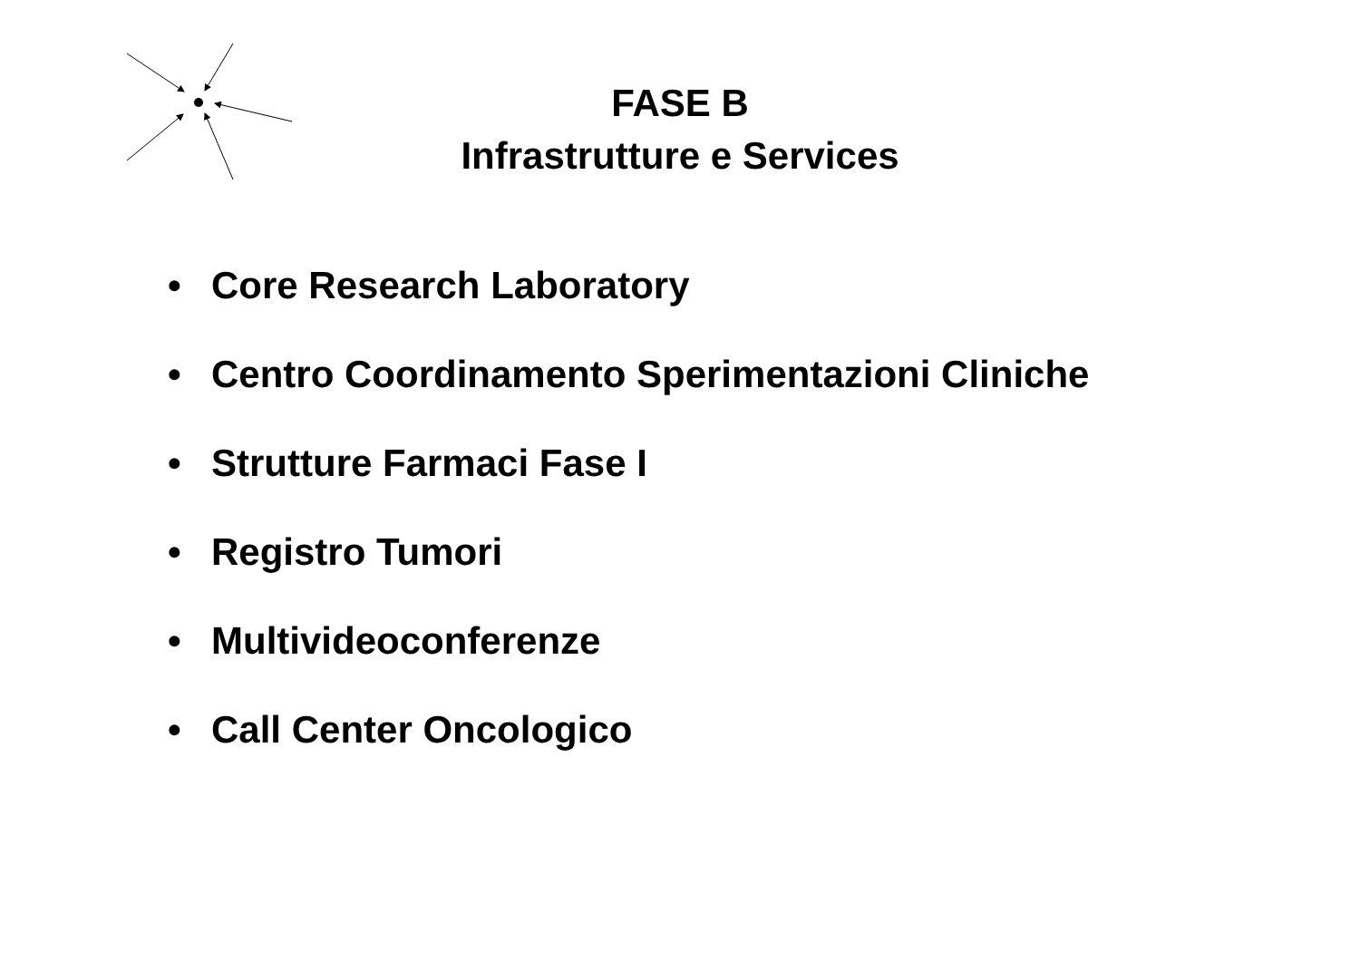FASE B
Infrastrutture e Services
• Core Research Laboratory
• Centro Coordinamento Sperimentazioni Cliniche
• Strutture Farmaci Fase I
• Registro Tumori
• Multivideoconferenze
• Call Center Oncologico